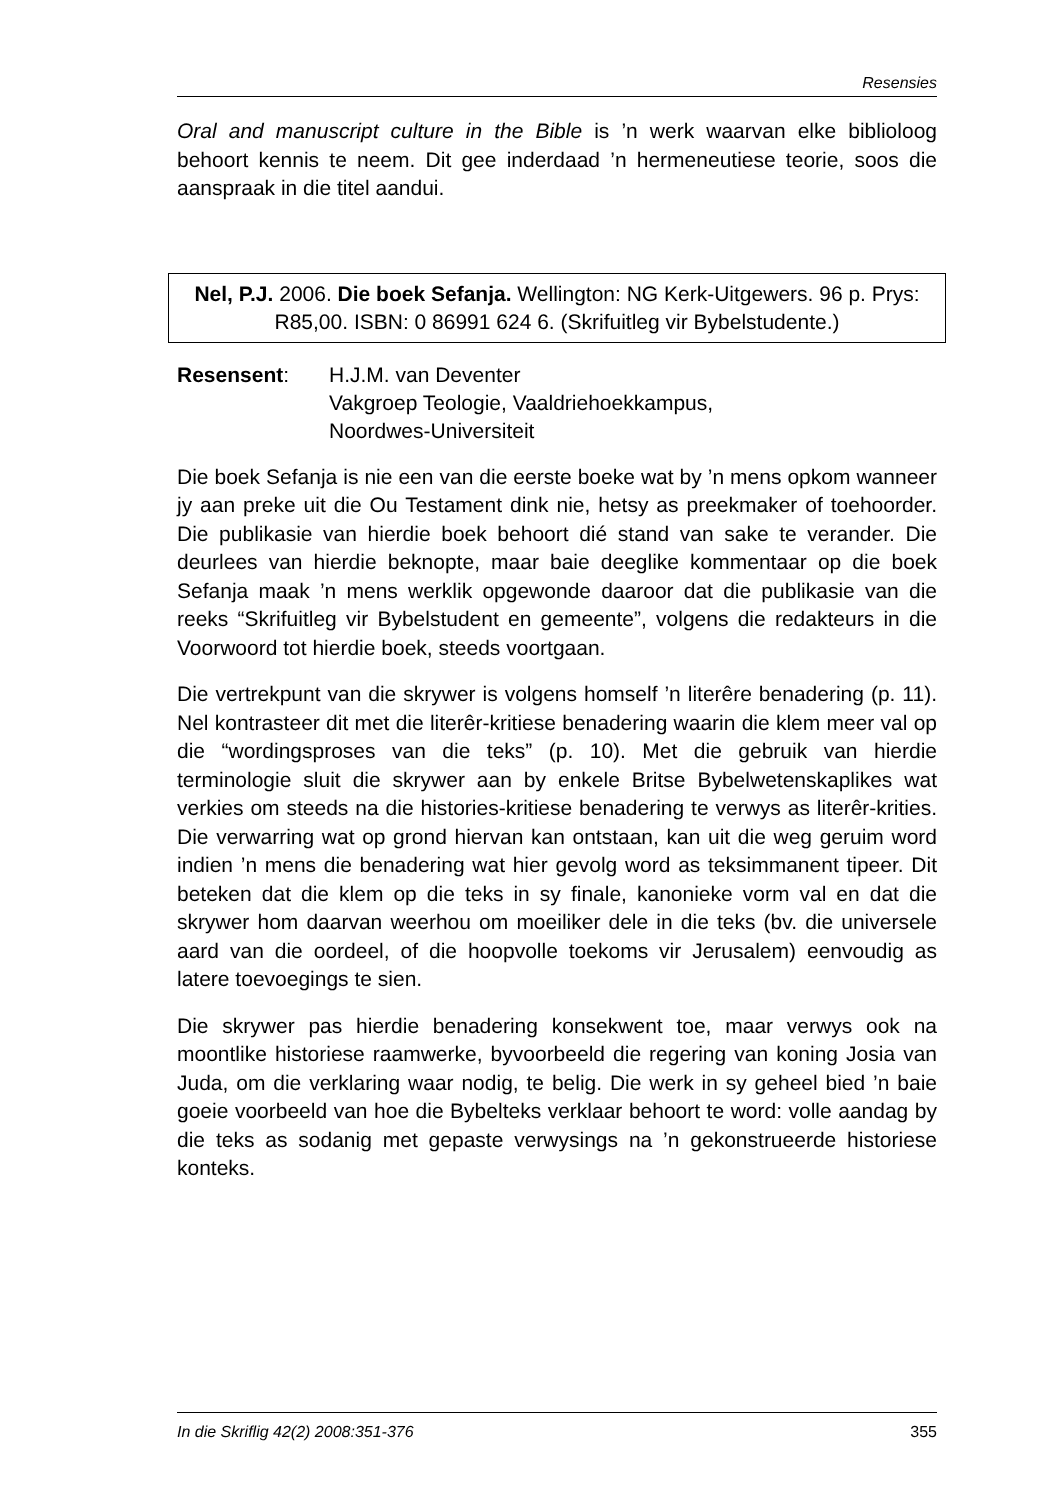Resensies
Oral and manuscript culture in the Bible is ’n werk waarvan elke biblioloog behoort kennis te neem. Dit gee inderdaad ’n herme­neutiese teorie, soos die aanspraak in die titel aandui.
Nel, P.J. 2006. Die boek Sefanja. Wellington: NG Kerk-Uitgewers. 96 p. Prys: R85,00. ISBN: 0 86991 624 6. (Skrifuitleg vir Bybelstudente.)
Resensent: H.J.M. van Deventer
Vakgroep Teologie, Vaaldriehoekkampus,
Noordwes-Universiteit
Die boek Sefanja is nie een van die eerste boeke wat by ’n mens opkom wanneer jy aan preke uit die Ou Testament dink nie, hetsy as preekmaker of toehoorder. Die publikasie van hierdie boek behoort dié stand van sake te verander. Die deurlees van hierdie beknopte, maar baie deeglike kommentaar op die boek Sefanja maak ’n mens werklik opgewonde daaroor dat die publikasie van die reeks “Skrifuitleg vir Bybelstudent en gemeente”, volgens die redak­teurs in die Voorwoord tot hierdie boek, steeds voortgaan.
Die vertrekpunt van die skrywer is volgens homself ’n literêre bena­dering (p. 11). Nel kontrasteer dit met die literêr-kritiese benadering waarin die klem meer val op die “wordingsproses van die teks” (p. 10). Met die gebruik van hierdie terminologie sluit die skrywer aan by enkele Britse Bybelwetenskaplikes wat verkies om steeds na die histories-kritiese benadering te verwys as literêr-krities. Die verwarring wat op grond hiervan kan ontstaan, kan uit die weg geruim word indien ’n mens die benadering wat hier gevolg word as teksimmanent tipeer. Dit beteken dat die klem op die teks in sy finale, kanonieke vorm val en dat die skrywer hom daarvan weerhou om moeiliker dele in die teks (bv. die universele aard van die oordeel, of die hoopvolle toekoms vir Jerusalem) eenvoudig as latere toevoegings te sien.
Die skrywer pas hierdie benadering konsekwent toe, maar verwys ook na moontlike historiese raamwerke, byvoorbeeld die regering van koning Josia van Juda, om die verklaring waar nodig, te belig. Die werk in sy geheel bied ’n baie goeie voorbeeld van hoe die Bybelteks verklaar behoort te word: volle aandag by die teks as sodanig met gepaste verwysings na ’n gekonstrueerde historiese konteks.
In die Skriflig 42(2) 2008:351-376 355